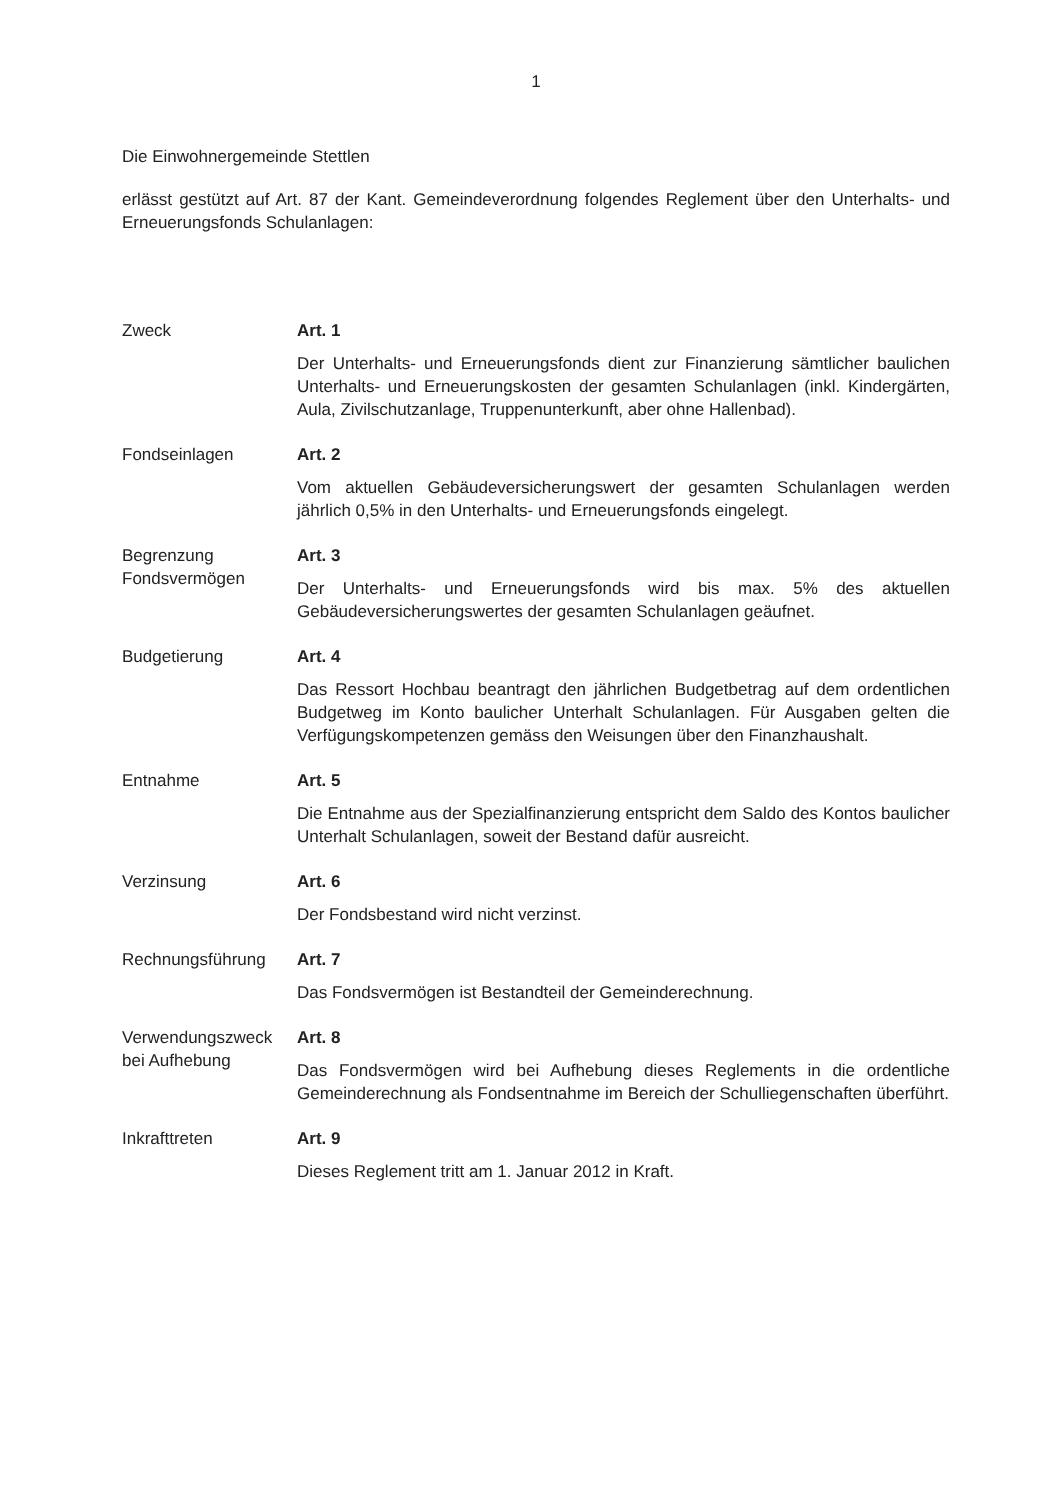1
Die Einwohnergemeinde Stettlen
erlässt gestützt auf Art. 87 der Kant. Gemeindeverordnung folgendes Reglement über den Unterhalts- und Erneuerungsfonds Schulanlagen:
Zweck Art. 1
Der Unterhalts- und Erneuerungsfonds dient zur Finanzierung sämtlicher baulichen Unterhalts- und Erneuerungskosten der gesamten Schulanlagen (inkl. Kindergärten, Aula, Zivilschutzanlage, Truppenunterkunft, aber ohne Hallenbad).
Fondseinlagen Art. 2
Vom aktuellen Gebäudeversicherungswert der gesamten Schulanlagen werden jährlich 0,5% in den Unterhalts- und Erneuerungsfonds eingelegt.
Begrenzung
Fondsvermögen
Art. 3
Der Unterhalts- und Erneuerungsfonds wird bis max. 5% des aktuellen Gebäudeversicherungswertes der gesamten Schulanlagen geäufnet.
Budgetierung Art. 4
Das Ressort Hochbau beantragt den jährlichen Budgetbetrag auf dem ordentlichen Budgetweg im Konto baulicher Unterhalt Schulanlagen. Für Ausgaben gelten die Verfügungskompetenzen gemäss den Weisungen über den Finanzhaushalt.
Entnahme Art. 5
Die Entnahme aus der Spezialfinanzierung entspricht dem Saldo des Kontos baulicher Unterhalt Schulanlagen, soweit der Bestand dafür ausreicht.
Verzinsung Art. 6
Der Fondsbestand wird nicht verzinst.
Rechnungsführung Art. 7
Das Fondsvermögen ist Bestandteil der Gemeinderechnung.
Verwendungszweck bei Aufhebung
Art. 8
Das Fondsvermögen wird bei Aufhebung dieses Reglements in die ordentliche Gemeinderechnung als Fondsentnahme im Bereich der Schulliegenschaften überführt.
Inkrafttreten Art. 9
Dieses Reglement tritt am 1. Januar 2012 in Kraft.